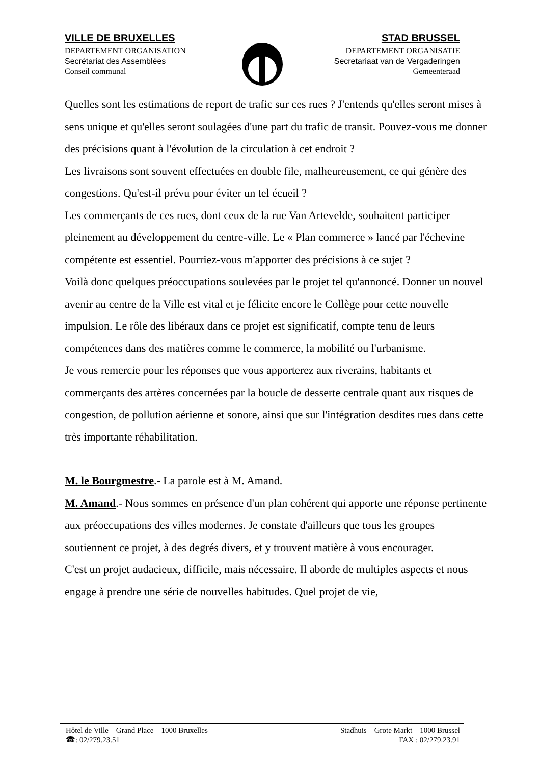VILLE DE BRUXELLES
DEPARTEMENT ORGANISATION
Secrétariat des Assemblées
Conseil communal
STAD BRUSSEL
DEPARTEMENT ORGANISATIE
Secretariaat van de Vergaderingen
Gemeenteraad
Quelles sont les estimations de report de trafic sur ces rues ? J'entends qu'elles seront mises à sens unique et qu'elles seront soulagées d'une part du trafic de transit. Pouvez-vous me donner des précisions quant à l'évolution de la circulation à cet endroit ?
Les livraisons sont souvent effectuées en double file, malheureusement, ce qui génère des congestions. Qu'est-il prévu pour éviter un tel écueil ?
Les commerçants de ces rues, dont ceux de la rue Van Artevelde, souhaitent participer pleinement au développement du centre-ville. Le « Plan commerce » lancé par l'échevine compétente est essentiel. Pourriez-vous m'apporter des précisions à ce sujet ?
Voilà donc quelques préoccupations soulevées par le projet tel qu'annoncé. Donner un nouvel avenir au centre de la Ville est vital et je félicite encore le Collège pour cette nouvelle impulsion. Le rôle des libéraux dans ce projet est significatif, compte tenu de leurs compétences dans des matières comme le commerce, la mobilité ou l'urbanisme.
Je vous remercie pour les réponses que vous apporterez aux riverains, habitants et commerçants des artères concernées par la boucle de desserte centrale quant aux risques de congestion, de pollution aérienne et sonore, ainsi que sur l'intégration desdites rues dans cette très importante réhabilitation.
M. le Bourgmestre.- La parole est à M. Amand.
M. Amand.- Nous sommes en présence d'un plan cohérent qui apporte une réponse pertinente aux préoccupations des villes modernes. Je constate d'ailleurs que tous les groupes soutiennent ce projet, à des degrés divers, et y trouvent matière à vous encourager.
C'est un projet audacieux, difficile, mais nécessaire. Il aborde de multiples aspects et nous engage à prendre une série de nouvelles habitudes. Quel projet de vie,
Hôtel de Ville – Grand Place – 1000 Bruxelles
☎: 02/279.23.51
Stadhuis – Grote Markt – 1000 Brussel
FAX : 02/279.23.91